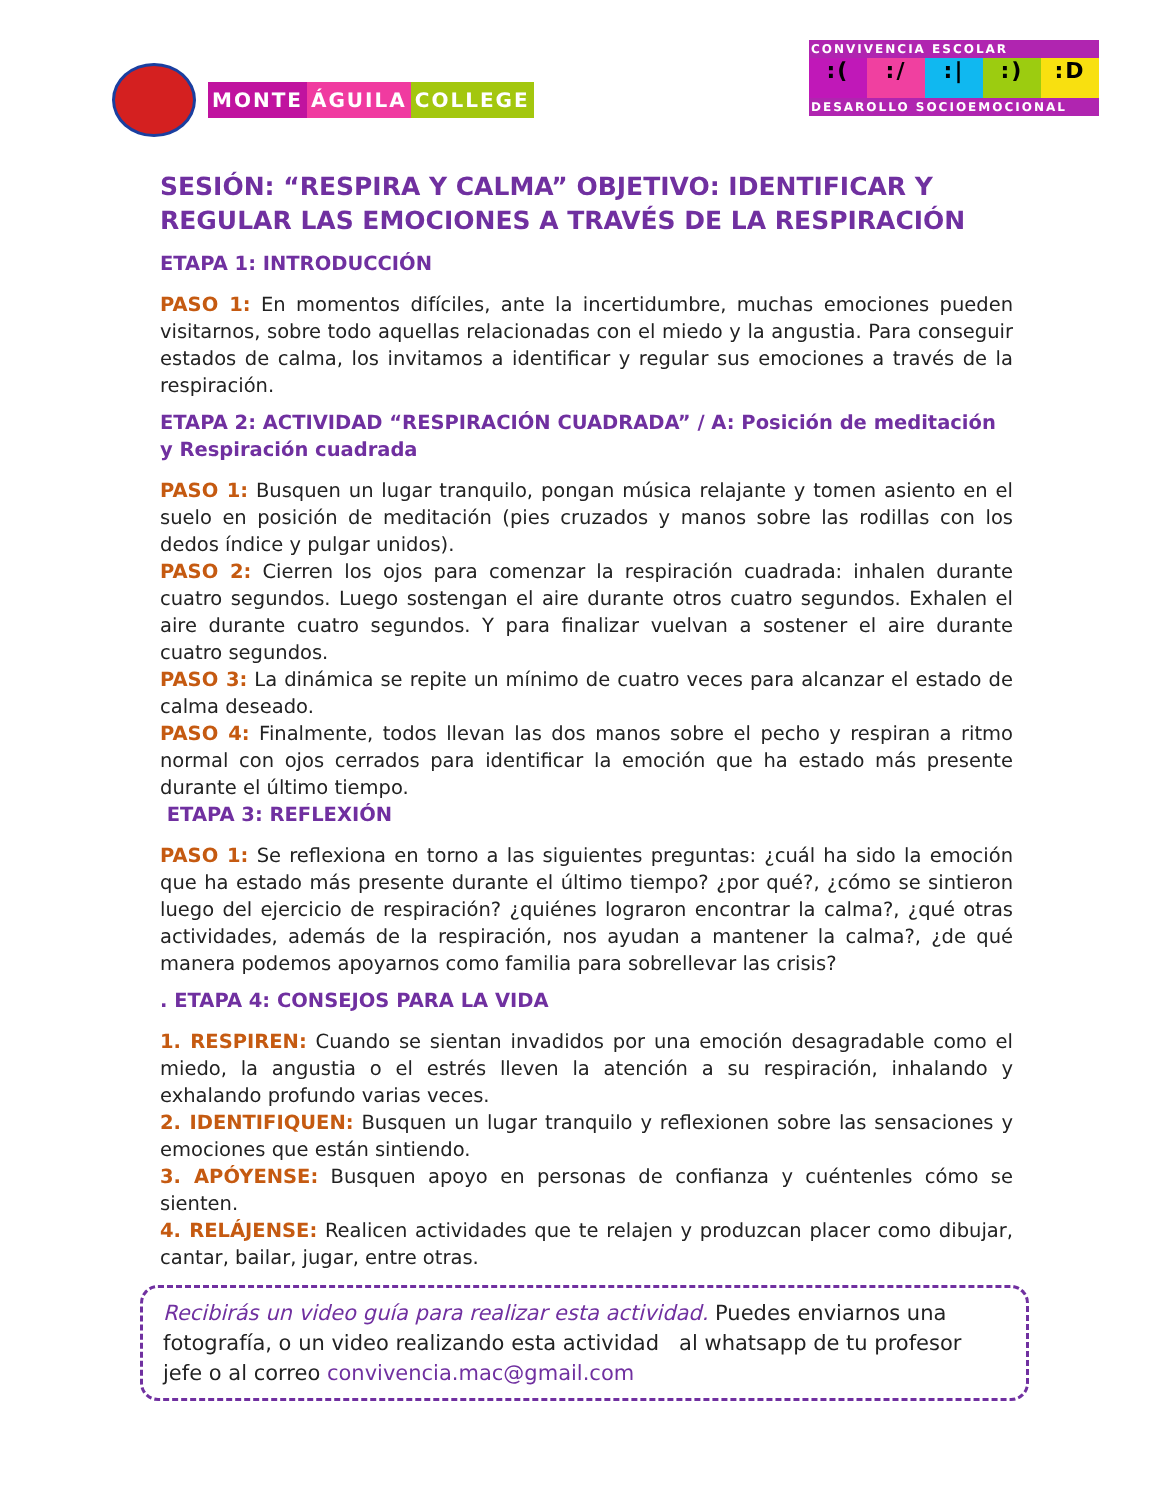MONTE ÁGUILA COLLEGE
CONVIVENCIA ESCOLAR
:( :/ :| :) :D
DESAROLLO SOCIOEMOCIONAL
SESIÓN: “RESPIRA Y CALMA” OBJETIVO: IDENTIFICAR Y REGULAR LAS EMOCIONES A TRAVÉS DE LA RESPIRACIÓN
ETAPA 1: INTRODUCCIÓN
PASO 1: En momentos difíciles, ante la incertidumbre, muchas emociones pueden visitarnos, sobre todo aquellas relacionadas con el miedo y la angustia. Para conseguir estados de calma, los invitamos a identificar y regular sus emociones a través de la respiración.
ETAPA 2: ACTIVIDAD “RESPIRACIÓN CUADRADA” / A: Posición de meditación y Respiración cuadrada
PASO 1: Busquen un lugar tranquilo, pongan música relajante y tomen asiento en el suelo en posición de meditación (pies cruzados y manos sobre las rodillas con los dedos índice y pulgar unidos).
PASO 2: Cierren los ojos para comenzar la respiración cuadrada: inhalen durante cuatro segundos. Luego sostengan el aire durante otros cuatro segundos. Exhalen el aire durante cuatro segundos. Y para finalizar vuelvan a sostener el aire durante cuatro segundos.
PASO 3: La dinámica se repite un mínimo de cuatro veces para alcanzar el estado de calma deseado.
PASO 4: Finalmente, todos llevan las dos manos sobre el pecho y respiran a ritmo normal con ojos cerrados para identificar la emoción que ha estado más presente durante el último tiempo.
ETAPA 3: REFLEXIÓN
PASO 1: Se reflexiona en torno a las siguientes preguntas: ¿cuál ha sido la emoción que ha estado más presente durante el último tiempo? ¿por qué?, ¿cómo se sintieron luego del ejercicio de respiración? ¿quiénes lograron encontrar la calma?, ¿qué otras actividades, además de la respiración, nos ayudan a mantener la calma?, ¿de qué manera podemos apoyarnos como familia para sobrellevar las crisis?
. ETAPA 4: CONSEJOS PARA LA VIDA
1. RESPIREN: Cuando se sientan invadidos por una emoción desagradable como el miedo, la angustia o el estrés lleven la atención a su respiración, inhalando y exhalando profundo varias veces.
2. IDENTIFIQUEN: Busquen un lugar tranquilo y reflexionen sobre las sensaciones y emociones que están sintiendo.
3. APÓYENSE: Busquen apoyo en personas de confianza y cuéntenles cómo se sienten.
4. RELÁJENSE: Realicen actividades que te relajen y produzcan placer como dibujar, cantar, bailar, jugar, entre otras.
Recibirás un video guía para realizar esta actividad. Puedes enviarnos una fotografía, o un video realizando esta actividad al whatsapp de tu profesor jefe o al correo convivencia.mac@gmail.com